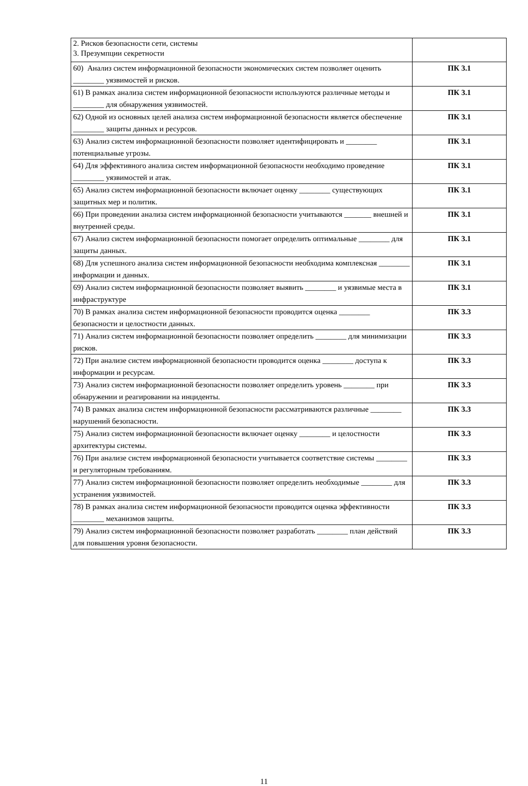| 2. Рисков безопасности сети, системы 3. Презумпции секретности | |
| 60) Анализ систем информационной безопасности экономических систем позволяет оценить ________ уязвимостей и рисков. | ПК 3.1 |
| 61) В рамках анализа систем информационной безопасности используются различные методы и ________ для обнаружения уязвимостей. | ПК 3.1 |
| 62) Одной из основных целей анализа систем информационной безопасности является обеспечение ________ защиты данных и ресурсов. | ПК 3.1 |
| 63) Анализ систем информационной безопасности позволяет идентифицировать и ________ потенциальные угрозы. | ПК 3.1 |
| 64) Для эффективного анализа систем информационной безопасности необходимо проведение ________ уязвимостей и атак. | ПК 3.1 |
| 65) Анализ систем информационной безопасности включает оценку ________ существующих защитных мер и политик. | ПК 3.1 |
| 66) При проведении анализа систем информационной безопасности учитываются _______ внешней и внутренней среды. | ПК 3.1 |
| 67) Анализ систем информационной безопасности помогает определить оптимальные ________ для защиты данных. | ПК 3.1 |
| 68) Для успешного анализа систем информационной безопасности необходима комплексная ________ информации и данных. | ПК 3.1 |
| 69) Анализ систем информационной безопасности позволяет выявить ________ и уязвимые места в инфраструктуре | ПК 3.1 |
| 70) В рамках анализа систем информационной безопасности проводится оценка ________ безопасности и целостности данных. | ПК 3.3 |
| 71) Анализ систем информационной безопасности позволяет определить ________ для минимизации рисков. | ПК 3.3 |
| 72) При анализе систем информационной безопасности проводится оценка ________ доступа к информации и ресурсам. | ПК 3.3 |
| 73) Анализ систем информационной безопасности позволяет определить уровень ________ при обнаружении и реагировании на инциденты. | ПК 3.3 |
| 74) В рамках анализа систем информационной безопасности рассматриваются различные ________ нарушений безопасности. | ПК 3.3 |
| 75) Анализ систем информационной безопасности включает оценку ________ и целостности архитектуры системы. | ПК 3.3 |
| 76) При анализе систем информационной безопасности учитывается соответствие системы ________ и регуляторным требованиям. | ПК 3.3 |
| 77) Анализ систем информационной безопасности позволяет определить необходимые ________ для устранения уязвимостей. | ПК 3.3 |
| 78) В рамках анализа систем информационной безопасности проводится оценка эффективности ________ механизмов защиты. | ПК 3.3 |
| 79) Анализ систем информационной безопасности позволяет разработать ________ план действий для повышения уровня безопасности. | ПК 3.3 |
11